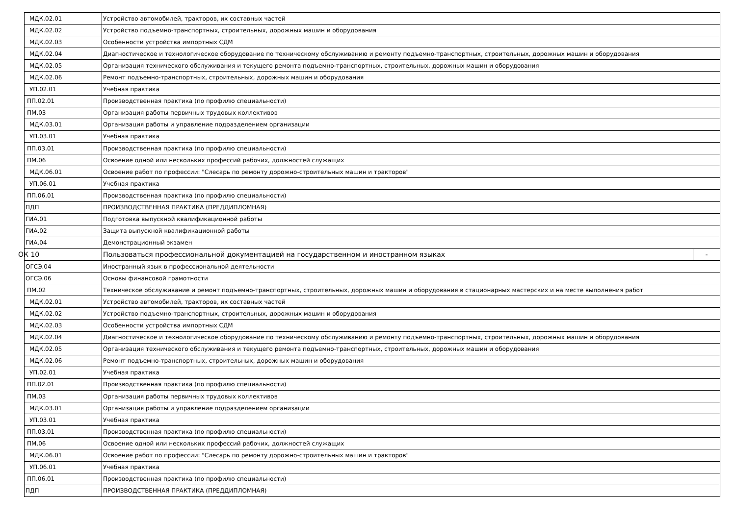| МДК.02.01 | Устройство автомобилей, тракторов, их составных частей | |
| МДК.02.02 | Устройство подъемно-транспортных, строительных, дорожных машин и оборудования | |
| МДК.02.03 | Особенности устройства импортных СДМ | |
| МДК.02.04 | Диагностическое и технологическое оборудование по техническому обслуживанию и ремонту подъемно-транспортных, строительных, дорожных машин и оборудования | |
| МДК.02.05 | Организация технического обслуживания и текущего ремонта подъемно-транспортных, строительных, дорожных машин и оборудования | |
| МДК.02.06 | Ремонт подъемно-транспортных, строительных, дорожных машин и оборудования | |
| УП.02.01 | Учебная практика | |
| ПП.02.01 | Производственная практика (по профилю специальности) | |
| ПМ.03 | Организация работы первичных трудовых коллективов | |
| МДК.03.01 | Организация работы и управление подразделением организации | |
| УП.03.01 | Учебная практика | |
| ПП.03.01 | Производственная практика (по профилю специальности) | |
| ПМ.06 | Освоение одной или нескольких профессий рабочих, должностей служащих | |
| МДК.06.01 | Освоение работ по профессии: "Слесарь по ремонту дорожно-строительных машин и тракторов" | |
| УП.06.01 | Учебная практика | |
| ПП.06.01 | Производственная практика (по профилю специальности) | |
| ПДП | ПРОИЗВОДСТВЕННАЯ ПРАКТИКА (ПРЕДДИПЛОМНАЯ) | |
| ГИА.01 | Подготовка выпускной квалификационной работы | |
| ГИА.02 | Защита выпускной квалификационной работы | |
| ГИА.04 | Демонстрационный экзамен | |
| ОК 10 | Пользоваться профессиональной документацией на государственном и иностранном языках | - |
| ОГСЭ.04 | Иностранный язык в профессиональной деятельности | |
| ОГСЭ.06 | Основы финансовой грамотности | |
| ПМ.02 | Техническое обслуживание и ремонт подъемно-транспортных, строительных, дорожных машин и оборудования в стационарных мастерских и на месте выполнения работ | |
| МДК.02.01 | Устройство автомобилей, тракторов, их составных частей | |
| МДК.02.02 | Устройство подъемно-транспортных, строительных, дорожных машин и оборудования | |
| МДК.02.03 | Особенности устройства импортных СДМ | |
| МДК.02.04 | Диагностическое и технологическое оборудование по техническому обслуживанию и ремонту подъемно-транспортных, строительных, дорожных машин и оборудования | |
| МДК.02.05 | Организация технического обслуживания и текущего ремонта подъемно-транспортных, строительных, дорожных машин и оборудования | |
| МДК.02.06 | Ремонт подъемно-транспортных, строительных, дорожных машин и оборудования | |
| УП.02.01 | Учебная практика | |
| ПП.02.01 | Производственная практика (по профилю специальности) | |
| ПМ.03 | Организация работы первичных трудовых коллективов | |
| МДК.03.01 | Организация работы и управление подразделением организации | |
| УП.03.01 | Учебная практика | |
| ПП.03.01 | Производственная практика (по профилю специальности) | |
| ПМ.06 | Освоение одной или нескольких профессий рабочих, должностей служащих | |
| МДК.06.01 | Освоение работ по профессии: "Слесарь по ремонту дорожно-строительных машин и тракторов" | |
| УП.06.01 | Учебная практика | |
| ПП.06.01 | Производственная практика (по профилю специальности) | |
| ПДП | ПРОИЗВОДСТВЕННАЯ ПРАКТИКА (ПРЕДДИПЛОМНАЯ) | |